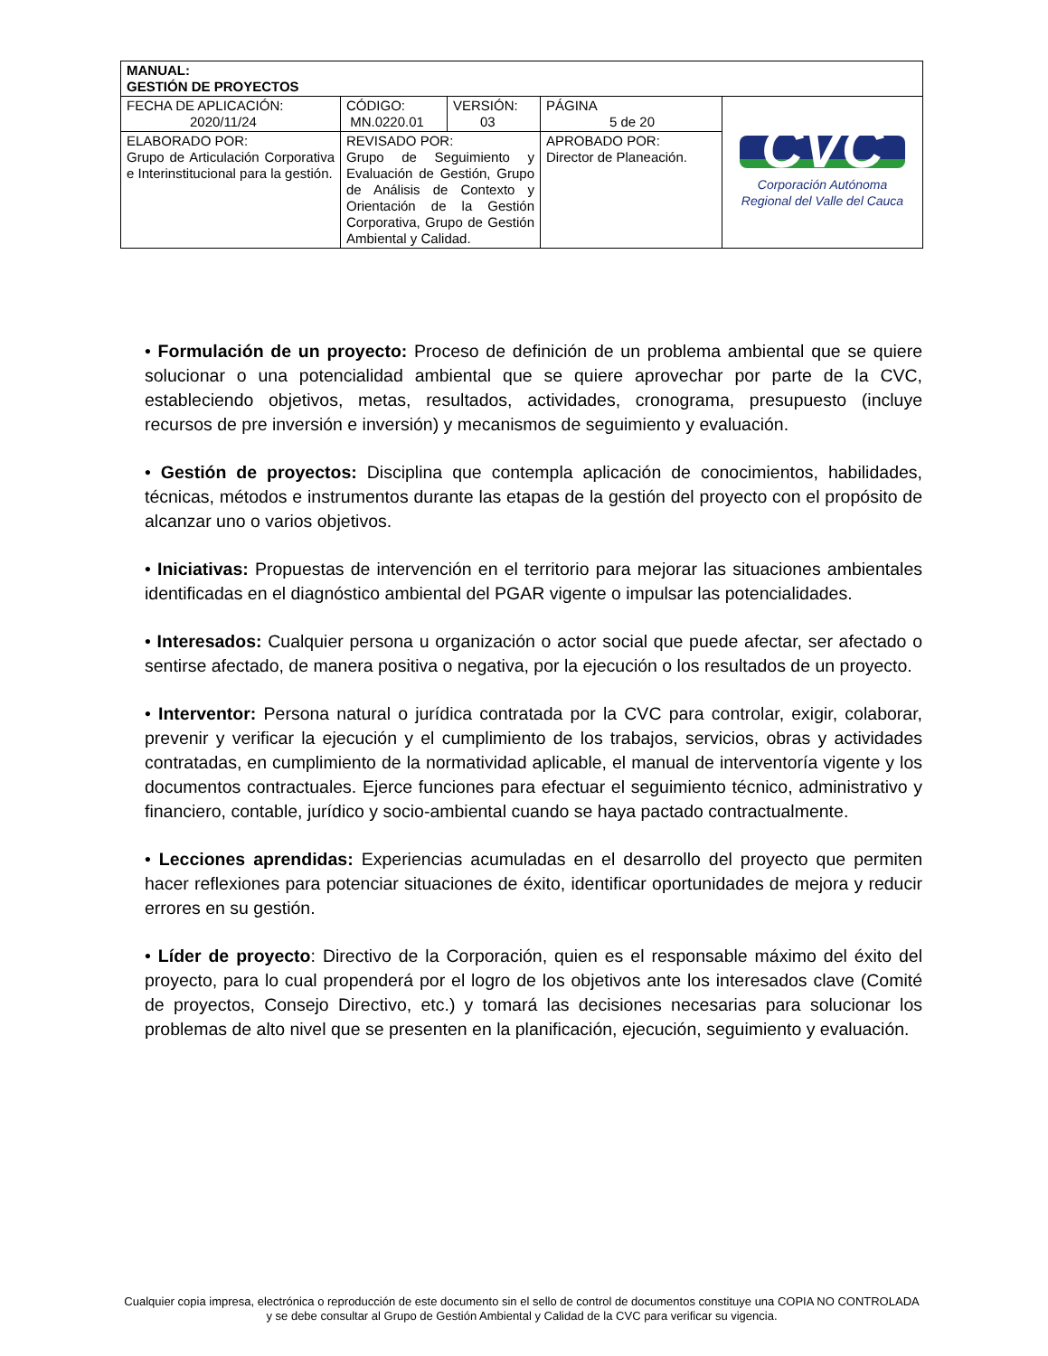| MANUAL: GESTIÓN DE PROYECTOS | | | | |
| FECHA DE APLICACIÓN: 2020/11/24 | CÓDIGO: MN.0220.01 | VERSIÓN: 03 | PÁGINA 5 de 20 | CVC Corporación Autónoma Regional del Valle del Cauca |
| ELABORADO POR: Grupo de Articulación Corporativa e Interinstitucional para la gestión. | REVISADO POR: Grupo de Seguimiento y Evaluación de Gestión, Grupo de Análisis de Contexto y Orientación de la Gestión Corporativa, Grupo de Gestión Ambiental y Calidad. | | APROBADO POR: Director de Planeación. | |
• Formulación de un proyecto: Proceso de definición de un problema ambiental que se quiere solucionar o una potencialidad ambiental que se quiere aprovechar por parte de la CVC, estableciendo objetivos, metas, resultados, actividades, cronograma, presupuesto (incluye recursos de pre inversión e inversión) y mecanismos de seguimiento y evaluación.
• Gestión de proyectos: Disciplina que contempla aplicación de conocimientos, habilidades, técnicas, métodos e instrumentos durante las etapas de la gestión del proyecto con el propósito de alcanzar uno o varios objetivos.
• Iniciativas: Propuestas de intervención en el territorio para mejorar las situaciones ambientales identificadas en el diagnóstico ambiental del PGAR vigente o impulsar las potencialidades.
• Interesados: Cualquier persona u organización o actor social que puede afectar, ser afectado o sentirse afectado, de manera positiva o negativa, por la ejecución o los resultados de un proyecto.
• Interventor: Persona natural o jurídica contratada por la CVC para controlar, exigir, colaborar, prevenir y verificar la ejecución y el cumplimiento de los trabajos, servicios, obras y actividades contratadas, en cumplimiento de la normatividad aplicable, el manual de interventoría vigente y los documentos contractuales. Ejerce funciones para efectuar el seguimiento técnico, administrativo y financiero, contable, jurídico y socio-ambiental cuando se haya pactado contractualmente.
• Lecciones aprendidas: Experiencias acumuladas en el desarrollo del proyecto que permiten hacer reflexiones para potenciar situaciones de éxito, identificar oportunidades de mejora y reducir errores en su gestión.
• Líder de proyecto: Directivo de la Corporación, quien es el responsable máximo del éxito del proyecto, para lo cual propenderá por el logro de los objetivos ante los interesados clave (Comité de proyectos, Consejo Directivo, etc.) y tomará las decisiones necesarias para solucionar los problemas de alto nivel que se presenten en la planificación, ejecución, seguimiento y evaluación.
Cualquier copia impresa, electrónica o reproducción de este documento sin el sello de control de documentos constituye una COPIA NO CONTROLADA y se debe consultar al Grupo de Gestión Ambiental y Calidad de la CVC para verificar su vigencia.